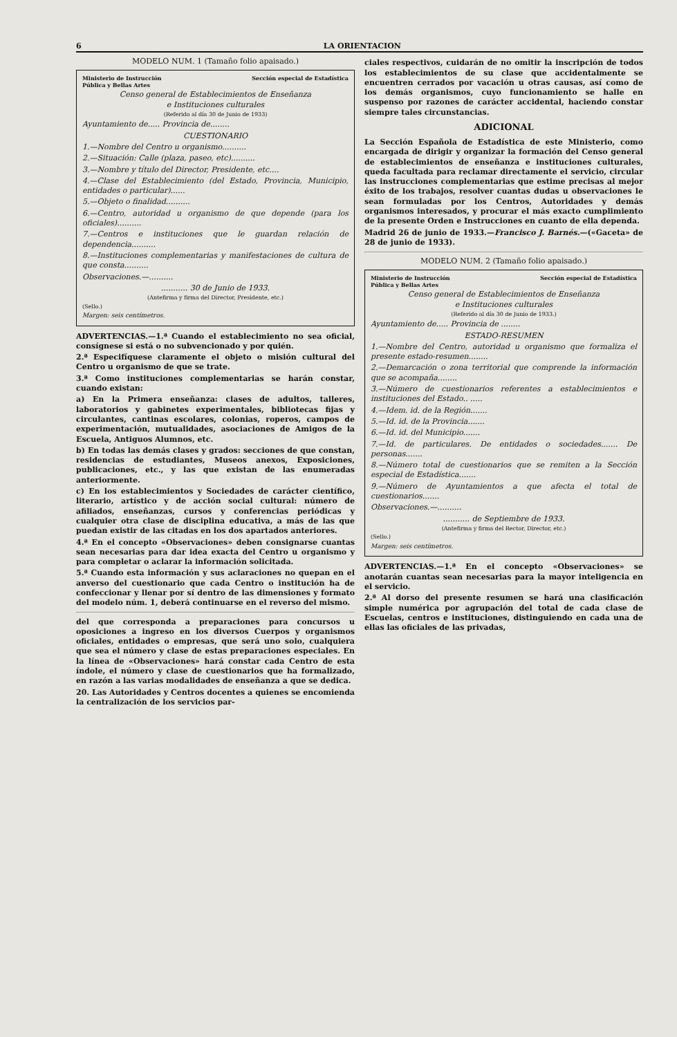6 LA ORIENTACION
MODELO NUM. 1 (Tamaño folio apaisado.)
Ministerio de Instrucción
Pública y Bellas Artes Sección especial de Estadística
Censo general de Establecimientos de Enseñanza
e Instituciones culturales
(Referido al día 30 de Junio de 1933)
Ayuntamiento de..... Provincia de........
CUESTIONARIO
1.—Nombre del Centro u organismo..........
2.—Situación: Calle (plaza, paseo, etc)..........
3.—Nombre y título del Director, Presidente, etc....
4.—Clase del Establecimiento (del Estado, Provincia, Municipio, entidades o particular)......
5.—Objeto o finalidad..........
6.—Centro, autoridad u organismo de que depende (para los oficiales)..........
7.—Centros e instituciones que le guardan relación de dependencia..........
8.—Instituciones complementarias y manifestaciones de cultura de que consta..........
Observaciones.—..........
........... 30 de Junio de 1933.
(Antefirma y firma del Director, Presidente, etc.)
(Sello.)
Margen: seis centímetros.
ADVERTENCIAS.—1.ª Cuando el establecimiento no sea oficial, consígnese si está o no subvencionado y por quién.
2.ª Especifíquese claramente el objeto o misión cultural del Centro u organismo de que se trate.
3.ª Como instituciones complementarias se harán constar, cuando existan:
a) En la Primera enseñanza: clases de adultos, talleres, laboratorios y gabinetes experimentales, bibliotecas fijas y circulantes, cantinas escolares, colonias, roperos, campos de experimentación, mutualidades, asociaciones de Amigos de la Escuela, Antiguos Alumnos, etc.
b) En todas las demás clases y grados: secciones de que constan, residencias de estudiantes, Museos anexos, Exposiciones, publicaciones, etc., y las que existan de las enumeradas anteriormente.
c) En los establecimientos y Sociedades de carácter científico, literario, artístico y de acción social cultural: número de afiliados, enseñanzas, cursos y conferencias periódicas y cualquier otra clase de disciplina educativa, a más de las que puedan existir de las citadas en los dos apartados anteriores.
4.ª En el concepto «Observaciones» deben consignarse cuantas sean necesarias para dar idea exacta del Centro u organismo y para completar o aclarar la información solicitada.
5.ª Cuando esta información y sus aclaraciones no quepan en el anverso del cuestionario que cada Centro o institución ha de confeccionar y llenar por sí dentro de las dimensiones y formato del modelo núm. 1, deberá continuarse en el reverso del mismo.
del que corresponda a preparaciones para concursos u oposiciones a ingreso en los diversos Cuerpos y organismos oficiales, entidades o empresas, que será uno solo, cualquiera que sea el número y clase de estas preparaciones especiales. En la línea de «Observaciones» hará constar cada Centro de esta índole, el número y clase de cuestionarios que ha formalizado, en razón a las varias modalidades de enseñanza a que se dedica.
20. Las Autoridades y Centros docentes a quienes se encomienda la centralización de los servicios par-
ciales respectivos, cuidarán de no omitir la inscripción de todos los establecimientos de su clase que accidentalmente se encuentren cerrados por vacación u otras causas, así como de los demás organismos, cuyo funcionamiento se halle en suspenso por razones de carácter accidental, haciendo constar siempre tales circunstancias.
ADICIONAL
La Sección Española de Estadística de este Ministerio, como encargada de dirigir y organizar la formación del Censo general de establecimientos de enseñanza e instituciones culturales, queda facultada para reclamar directamente el servicio, circular las instrucciones complementarias que estime precisas al mejor éxito de los trabajos, resolver cuantas dudas u observaciones le sean formuladas por los Centros, Autoridades y demás organismos interesados, y procurar el más exacto cumplimiento de la presente Orden e Instrucciones en cuanto de ella dependa.
Madrid 26 de junio de 1933.—Francisco J. Barnés.—(«Gaceta» de 28 de junio de 1933).
MODELO NUM. 2 (Tamaño folio apaisado.)
Ministerio de Instrucción
Pública y Bellas Artes Sección especial de Estadística
Censo general de Establecimientos de Enseñanza
e Instituciones culturales
(Referido al día 30 de Junio de 1933.)
Ayuntamiento de..... Provincia de ........
ESTADO-RESUMEN
1.—Nombre del Centro, autoridad u organismo que formaliza el presente estado-resumen........
2.—Demarcación o zona territorial que comprende la información que se acompaña........
3.—Número de cuestionarios referentes a establecimientos e instituciones del Estado.. .....
4.—Idem. id. de la Región.......
5.—Id. id. de la Provincia.......
6.—Id. id. del Municipio.......
7.—Id. de particulares. De entidades o sociedades....... De personas.......
8.—Número total de cuestionarios que se remiten a la Sección especial de Estadística.......
9.—Número de Ayuntamientos a que afecta el total de cuestionarios.......
Observaciones.—..........
........... de Septiembre de 1933.
(Antefirma y firma del Rector, Director, etc.)
(Sello.)
Margen: seis centímetros.
ADVERTENCIAS.—1.ª En el concepto «Observaciones» se anotarán cuantas sean necesarias para la mayor inteligencia en el servicio.
2.ª Al dorso del presente resumen se hará una clasificación simple numérica por agrupación del total de cada clase de Escuelas, centros e instituciones, distinguiendo en cada una de ellas las oficiales de las privadas,